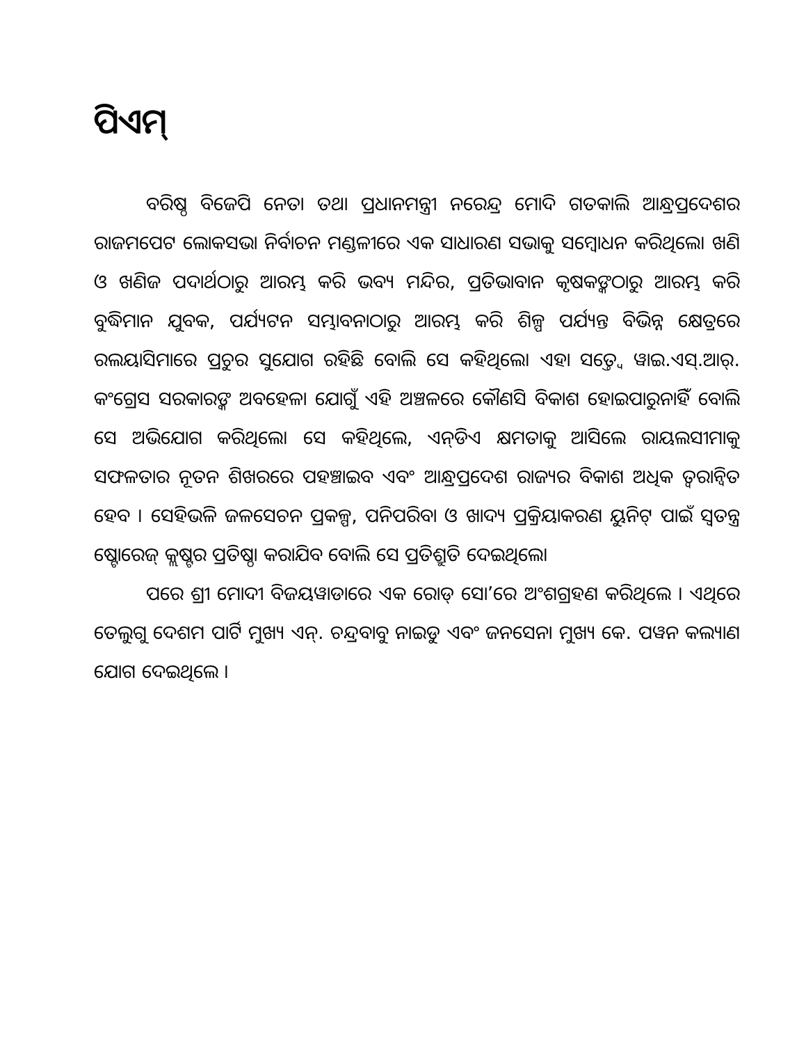ପିଏମ୍
ବରିଷ୍ଠ ବିଜେପି ନେତା ତଥା ପ୍ରଧାନମନ୍ତ୍ରୀ ନରେନ୍ଦ୍ର ମୋଦି ଗତକାଲି ଆନ୍ଧ୍ରପ୍ରଦେଶର ରାଜମପେଟ ଲୋକସଭା ନିର୍ବାଚନ ମଣ୍ଡଳୀରେ ଏକ ସାଧାରଣ ସଭାକୁ ସମ୍ବୋଧନ କରିଥିଲେ। ଖଣି ଓ ଖଣିଜ ପଦାର୍ଥଠାରୁ ଆରମ୍ଭ କରି ଭବ୍ୟ ମନ୍ଦିର, ପ୍ରତିଭାବାନ କୃଷକଙ୍କଠାରୁ ଆରମ୍ଭ କରି ବୁଦ୍ଧିମାନ ଯୁବକ, ପର୍ଯ୍ୟଟନ ସମ୍ଭାବନାଠାରୁ ଆରମ୍ଭ କରି ଶିଳ୍ପ ପର୍ଯ୍ୟନ୍ତ ବିଭିନ୍ନ କ୍ଷେତ୍ରରେ ରଲୟାସିମାରେ ପ୍ରଚୁର ସୁଯୋଗ ରହିଛି ବୋଲି ସେ କହିଥିଲେ। ଏହା ସତ୍ତ୍ୱେ ୱାଇ.ଏସ୍.ଆର୍. କଂଗ୍ରେସ ସରକାରଙ୍କ ଅବହେଳା ଯୋଗୁଁ ଏହି ଅଞ୍ଚଳରେ କୌଣସି ବିକାଶ ହୋଇପାରୁନାହିଁ ବୋଲି ସେ ଅଭିଯୋଗ କରିଥିଲେ। ସେ କହିଥିଲେ, ଏନ୍‌ଡିଏ କ୍ଷମତାକୁ ଆସିଲେ ରାୟଲସୀମାକୁ ସଫଳତାର ନୂତନ ଶିଖରରେ ପହଞ୍ଚାଇବ ଏବଂ ଆନ୍ଧ୍ରପ୍ରଦେଶ ରାଜ୍ୟର ବିକାଶ ଅଧିକ ତ୍ୱରାନ୍ୱିତ ହେବ । ସେହିଭଳି ଜଳସେଚନ ପ୍ରକଳ୍ପ, ପନିପରିବା ଓ ଖାଦ୍ୟ ପ୍ରକ୍ରିୟାକରଣ ୟୁନିଟ୍ ପାଇଁ ସ୍ୱତନ୍ତ୍ର ଷ୍ଟୋରେଜ୍ କ୍ଲଷ୍ଟର ପ୍ରତିଷ୍ଠା କରାଯିବ ବୋଲି ସେ ପ୍ରତିଶ୍ରୁତି ଦେଇଥିଲେ।
ପରେ ଶ୍ରୀ ମୋଦୀ ବିଜୟୱାଡାରେ ଏକ ରୋଡ୍ ସୋ’ରେ ଅଂଶଗ୍ରହଣ କରିଥିଲେ । ଏଥିରେ ତେଲୁଗୁ ଦେଶମ ପାର୍ଟି ମୁଖ୍ୟ ଏନ୍. ଚନ୍ଦ୍ରବାବୁ ନାଇଡୁ ଏବଂ ଜନସେନା ମୁଖ୍ୟ କେ. ପୱନ କଲ୍ୟାଣ ଯୋଗ ଦେଇଥିଲେ ।